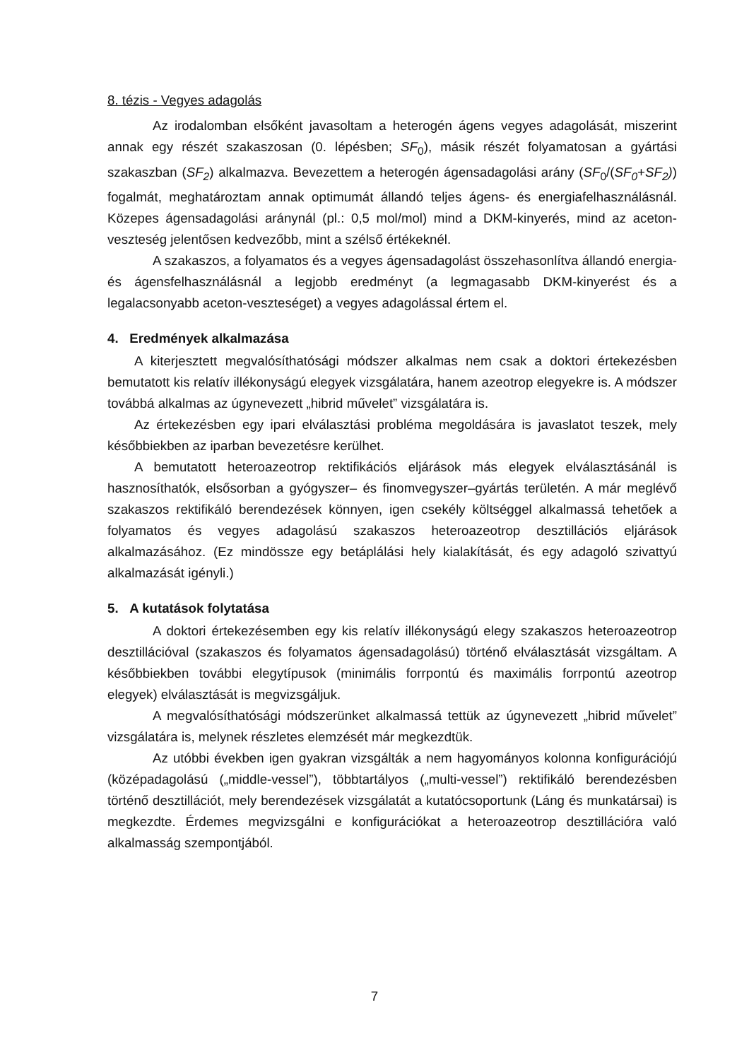8. tézis - Vegyes adagolás
Az irodalomban elsőként javasoltam a heterogén ágens vegyes adagolását, miszerint annak egy részét szakaszosan (0. lépésben; SF<sub>0</sub>), másik részét folyamatosan a gyártási szakaszban (SF<sub>2</sub>) alkalmazva. Bevezettem a heterogén ágensadagolási arány (SF<sub>0</sub>/(SF<sub>0</sub>+SF<sub>2</sub>)) fogalmát, meghatároztam annak optimumát állandó teljes ágens- és energiafelhasználásnál. Közepes ágensadagolási aránynál (pl.: 0,5 mol/mol) mind a DKM-kinyerés, mind az aceton-veszteség jelentősen kedvezőbb, mint a szélső értékeknél.
A szakaszos, a folyamatos és a vegyes ágensadagolást összehasonlítva állandó energia- és ágensfelhasználásnál a legjobb eredményt (a legmagasabb DKM-kinyerést és a legalacsonyabb aceton-veszteséget) a vegyes adagolással értem el.
4. Eredmények alkalmazása
A kiterjesztett megvalósíthatósági módszer alkalmas nem csak a doktori értekezésben bemutatott kis relatív illékonyságú elegyek vizsgálatára, hanem azeotrop elegyekre is. A módszer továbbá alkalmas az úgynevezett „hibrid művelet” vizsgálatára is.
Az értekezésben egy ipari elválasztási probléma megoldására is javaslatot teszek, mely későbbiekben az iparban bevezetésre kerülhet.
A bemutatott heteroazeotrop rektifikációs eljárások más elegyek elválasztásánál is hasznosíthatók, elsősorban a gyógyszer– és finomvegyszer–gyártás területén. A már meglévő szakaszos rektifikáló berendezések könnyen, igen csekély költséggel alkalmassá tehetőek a folyamatos és vegyes adagolású szakaszos heteroazeotrop desztillációs eljárások alkalmazásához. (Ez mindössze egy betáplálási hely kialakítását, és egy adagoló szivattyú alkalmazását igényli.)
5. A kutatások folytatása
A doktori értekezésemben egy kis relatív illékonyságú elegy szakaszos heteroazeotrop desztillációval (szakaszos és folyamatos ágensadagolású) történő elválasztását vizsgáltam. A későbbiekben további elegytípusok (minimális forrpontú és maximális forrpontú azeotrop elegyek) elválasztását is megvizsgáljuk.
A megvalósíthatósági módszerünket alkalmassá tettük az úgynevezett „hibrid művelet” vizsgálatára is, melynek részletes elemzését már megkezdtük.
Az utóbbi években igen gyakran vizsgálták a nem hagyományos kolonna konfigurációjú (középadagolású („middle-vessel”), többtartályos („multi-vessel”) rektifikáló berendezésben történő desztillációt, mely berendezések vizsgálatát a kutatócsoportunk (Láng és munkatársai) is megkezdte. Érdemes megvizsgálni e konfigurációkat a heteroazeotrop desztillációra való alkalmasság szempontjából.
7